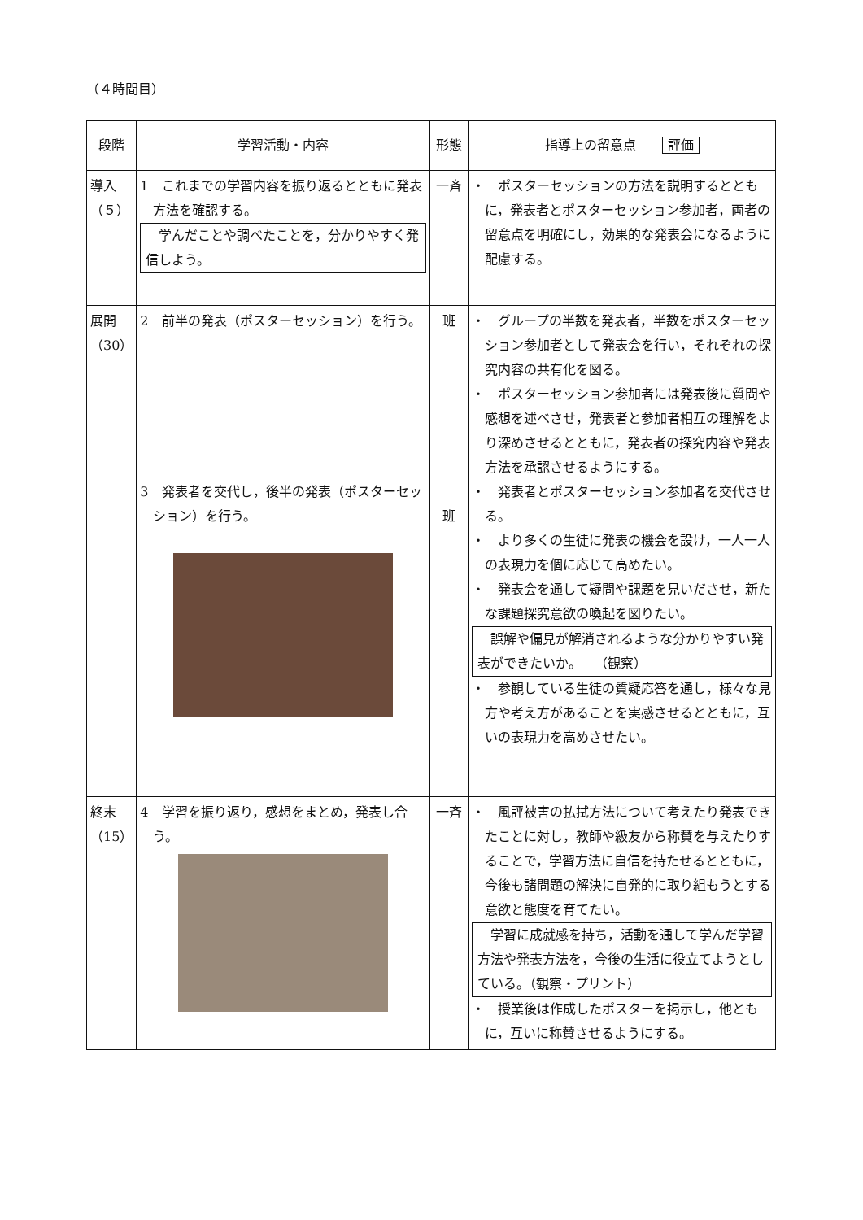（４時間目）
| 段階 | 学習活動・内容 | 形態 | 指導上の留意点 評価 |
| --- | --- | --- | --- |
| 導入（５） | 1 これまでの学習内容を振り返るとともに発表方法を確認する。 学んだことや調べたことを，分かりやすく発信しよう。 | 一斉 | ・ ポスターセッションの方法を説明するとともに，発表者とポスターセッション参加者，両者の留意点を明確にし，効果的な発表会になるように配慮する。 |
| 展開（30） | 2 前半の発表（ポスターセッション）を行う。 3 発表者を交代し，後半の発表（ポスターセッション）を行う。 | 班 班 | ・ グループの半数を発表者，半数をポスターセッション参加者として発表会を行い，それぞれの探究内容の共有化を図る。 ・ ポスターセッション参加者には発表後に質問や感想を述べさせ，発表者と参加者相互の理解をより深めさせるとともに，発表者の探究内容や発表方法を承認させるようにする。 ・ 発表者とポスターセッション参加者を交代させる。 ・ より多くの生徒に発表の機会を設け，一人一人の表現力を個に応じて高めたい。 ・ 発表会を通して疑問や課題を見いださせ，新たな課題探究意欲の喚起を図りたい。 誤解や偏見が解消されるような分かりやすい発表ができたいか。 （観察） ・ 参観している生徒の質疑応答を通し，様々な見方や考え方があることを実感させるとともに，互いの表現力を高めさせたい。 |
| 終末（15） | 4 学習を振り返り，感想をまとめ，発表し合う。 | 一斉 | ・ 風評被害の払拭方法について考えたり発表できたことに対し，教師や級友から称賛を与えたりすることで，学習方法に自信を持たせるとともに，今後も諸問題の解決に自発的に取り組もうとする意欲と態度を育てたい。 学習に成就感を持ち，活動を通して学んだ学習方法や発表方法を，今後の生活に役立てようとしている。（観察・プリント） ・ 授業後は作成したポスターを掲示し，他ともに，互いに称賛させるようにする。 |